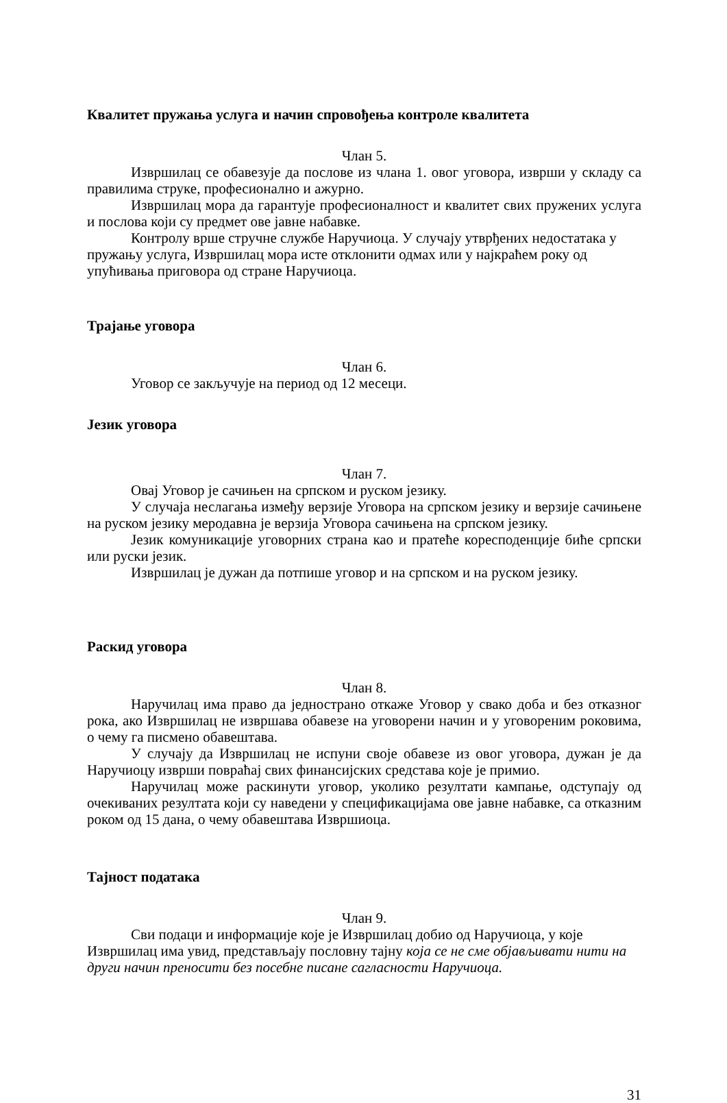Квалитет пружања услуга и начин спровођења контроле квалитета
Члан 5.
Извршилац се обавезује да послове из члана 1. овог уговора, изврши у складу са правилима струке, професионално и ажурно.
Извршилац мора да гарантује професионалност и квалитет свих пружених услуга и послова који су предмет ове јавне набавке.
Контролу врше стручне службе Наручиоца. У случају утврђених недостатака у пружању услуга, Извршилац мора исте отклонити одмах или у најкраћем року од упућивања приговора од стране Наручиоца.
Трајање уговора
Члан 6.
Уговор се закључује на период од 12 месеци.
Језик уговора
Члан 7.
Овај Уговор је сачињен на српском и руском језику.
У случаја неслагања између верзије Уговора на српском језику и верзије сачињене на руском језику меродавна је верзија Уговора сачињена на српском језику.
Језик комуникације уговорних страна као и пратеће кореcподенције биће српски или руски језик.
Извршилац је дужан да потпише уговор и на српском и на руском језику.
Раскид уговора
Члан 8.
Наручилац има право да једнострано откаже Уговор у свако доба и без отказног рока, ако Извршилац не извршава обавезе на уговорени начин и у уговореним роковима, о чему га писмено обавештава.
У случају да Извршилац не испуни своје обавезе из овог уговора, дужан је да Наручиоцу изврши повраћај свих финансијских средстава које је примио.
Наручилац може раскинути уговор, уколико резултати кампање, одступају од очекиваних резултата који су наведени у спецификацијама ове јавне набавке, са отказним роком од 15 дана, о чему обавештава Извршиоца.
Тајност података
Члан 9.
Сви подаци и информације које је Извршилац добио од Наручиоца, у које Извршилац има увид, представљају пословну тајну која се не сме објављивати нити на други начин преносити без посебне писане сагласности Наручиоца.
31